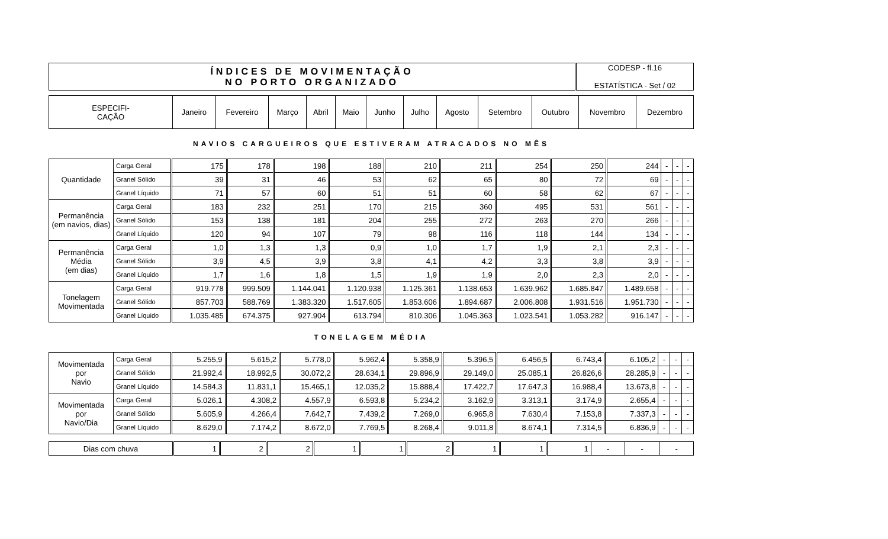| ÍNDICES DE MOVIMENTAÇÃO NO PORTO ORGANIZADO | CODESP - fl.16 ESTATÍSTICA - Set / 02 |
| ESPECIFI- CAÇÃO | Janeiro | Fevereiro | Março | Abril | Maio | Junho | Julho | Agosto | Setembro | Outubro | Novembro | Dezembro |
| --- | --- | --- | --- | --- | --- | --- | --- | --- | --- | --- | --- | --- |
NAVIOS CARGUEIROS QUE ESTIVERAM ATRACADOS NO MÊS
| Quantidade | Carga Geral | 175 | 178 | 198 | 188 | 210 | 211 | 254 | 250 | 244 | - | - | - |
| | Granel Sólido | 39 | 31 | 46 | 53 | 62 | 65 | 80 | 72 | 69 | - | - | - |
| | Granel Líquido | 71 | 57 | 60 | 51 | 51 | 60 | 58 | 62 | 67 | - | - | - |
| Permanência (em navios, dias) | Carga Geral | 183 | 232 | 251 | 170 | 215 | 360 | 495 | 531 | 561 | - | - | - |
| | Granel Sólido | 153 | 138 | 181 | 204 | 255 | 272 | 263 | 270 | 266 | - | - | - |
| | Granel Líquido | 120 | 94 | 107 | 79 | 98 | 116 | 118 | 144 | 134 | - | - | - |
| Permanência Média (em dias) | Carga Geral | 1,0 | 1,3 | 1,3 | 0,9 | 1,0 | 1,7 | 1,9 | 2,1 | 2,3 | - | - | - |
| | Granel Sólido | 3,9 | 4,5 | 3,9 | 3,8 | 4,1 | 4,2 | 3,3 | 3,8 | 3,9 | - | - | - |
| | Granel Líquido | 1,7 | 1,6 | 1,8 | 1,5 | 1,9 | 1,9 | 2,0 | 2,3 | 2,0 | - | - | - |
| Tonelagem Movimentada | Carga Geral | 919.778 | 999.509 | 1.144.041 | 1.120.938 | 1.125.361 | 1.138.653 | 1.639.962 | 1.685.847 | 1.489.658 | - | - | - |
| | Granel Sólido | 857.703 | 588.769 | 1.383.320 | 1.517.605 | 1.853.606 | 1.894.687 | 2.006.808 | 1.931.516 | 1.951.730 | - | - | - |
| | Granel Líquido | 1.035.485 | 674.375 | 927.904 | 613.794 | 810.306 | 1.045.363 | 1.023.541 | 1.053.282 | 916.147 | - | - | - |
TONELAGEM MÉDIA
| Movimentada por Navio | Carga Geral | 5.255,9 | 5.615,2 | 5.778,0 | 5.962,4 | 5.358,9 | 5.396,5 | 6.456,5 | 6.743,4 | 6.105,2 | - | - | - |
| | Granel Sólido | 21.992,4 | 18.992,5 | 30.072,2 | 28.634,1 | 29.896,9 | 29.149,0 | 25.085,1 | 26.826,6 | 28.285,9 | - | - | - |
| | Granel Líquido | 14.584,3 | 11.831,1 | 15.465,1 | 12.035,2 | 15.888,4 | 17.422,7 | 17.647,3 | 16.988,4 | 13.673,8 | - | - | - |
| Movimentada por Navio/Dia | Carga Geral | 5.026,1 | 4.308,2 | 4.557,9 | 6.593,8 | 5.234,2 | 3.162,9 | 3.313,1 | 3.174,9 | 2.655,4 | - | - | - |
| | Granel Sólido | 5.605,9 | 4.266,4 | 7.642,7 | 7.439,2 | 7.269,0 | 6.965,8 | 7.630,4 | 7.153,8 | 7.337,3 | - | - | - |
| | Granel Líquido | 8.629,0 | 7.174,2 | 8.672,0 | 7.769,5 | 8.268,4 | 9.011,8 | 8.674,1 | 7.314,5 | 6.836,9 | - | - | - |
| Dias com chuva | 1 | 2 | 2 | 1 | 1 | 2 | 1 | 1 | 1 | - | - | - |